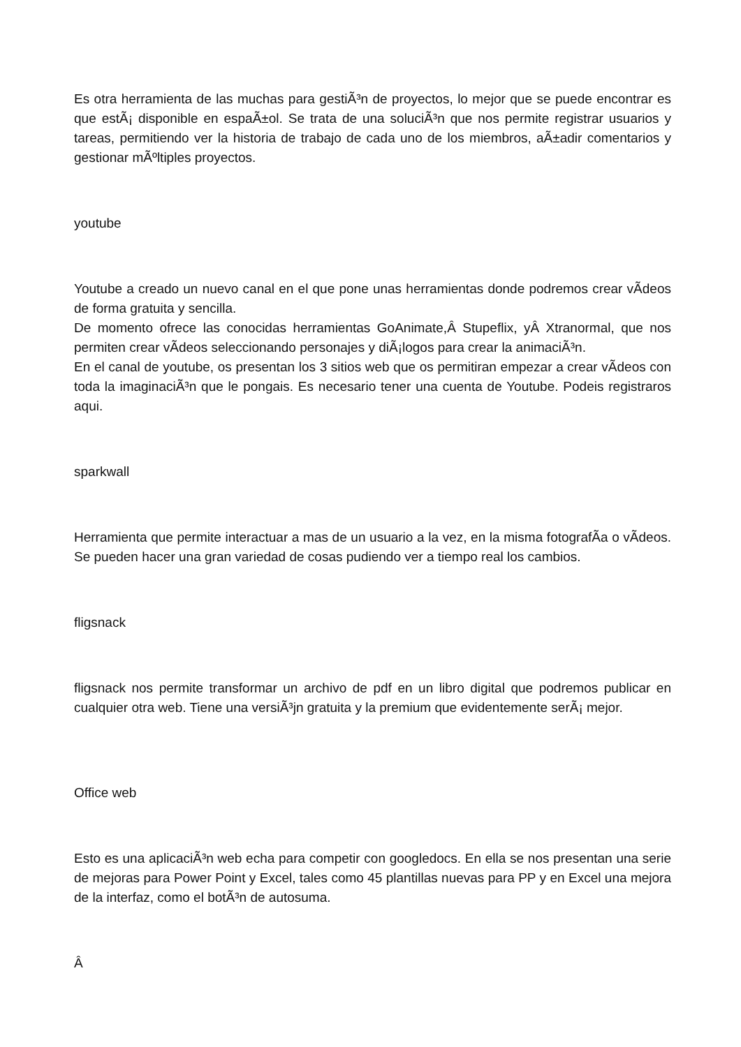Es otra herramienta de las muchas para gestiÃ³n de proyectos, lo mejor que se puede encontrar es que estÃ¡ disponible en espaÃ±ol. Se trata de una soluciÃ³n que nos permite registrar usuarios y tareas, permitiendo ver la historia de trabajo de cada uno de los miembros, aÃ±adir comentarios y gestionar mÃºltiples proyectos.
youtube
Youtube a creado un nuevo canal en el que pone unas herramientas donde podremos crear vÃ­deos de forma gratuita y sencilla.
De momento ofrece las conocidas herramientas GoAnimate,Â Stupeflix, yÂ Xtranormal, que nos permiten crear vÃ­deos seleccionando personajes y diÃ¡logos para crear la animaciÃ³n.
En el canal de youtube, os presentan los 3 sitios web que os permitiran empezar a crear vÃ­deos con toda la imaginaciÃ³n que le pongais. Es necesario tener una cuenta de Youtube. Podeis registraros aqui.
sparkwall
Herramienta que permite interactuar a mas de un usuario a la vez, en la misma fotografÃ­a o vÃ­deos. Se pueden hacer una gran variedad de cosas pudiendo ver a tiempo real los cambios.
fligsnack
fligsnack nos permite transformar un archivo de pdf en un libro digital que podremos publicar en cualquier otra web. Tiene una versiÃ³jn gratuita y la premium que evidentemente serÃ¡ mejor.
Office web
Esto es una aplicaciÃ³n web echa para competir con googledocs. En ella se nos presentan una serie de mejoras para Power Point y Excel, tales como 45 plantillas nuevas para PP y en Excel una mejora de la interfaz, como el botÃ³n de autosuma.
Â